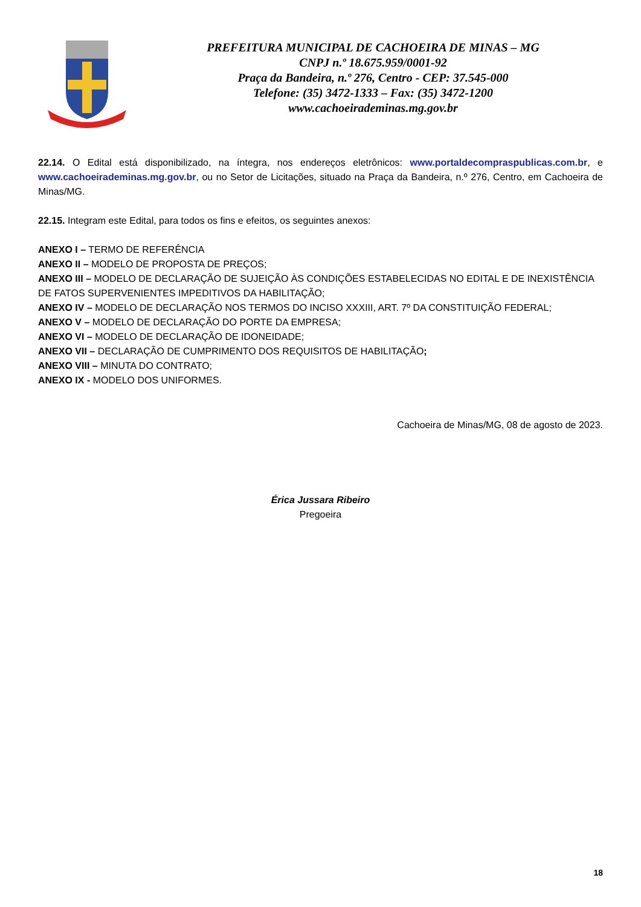PREFEITURA MUNICIPAL DE CACHOEIRA DE MINAS – MG
CNPJ n.º 18.675.959/0001-92
Praça da Bandeira, n.º 276, Centro - CEP: 37.545-000
Telefone: (35) 3472-1333 – Fax: (35) 3472-1200
www.cachoeirademinas.mg.gov.br
22.14. O Edital está disponibilizado, na íntegra, nos endereços eletrônicos: www.portaldecompraspublicas.com.br, e www.cachoeirademinas.mg.gov.br, ou no Setor de Licitações, situado na Praça da Bandeira, n.º 276, Centro, em Cachoeira de Minas/MG.
22.15. Integram este Edital, para todos os fins e efeitos, os seguintes anexos:
ANEXO I – TERMO DE REFERÊNCIA
ANEXO II – MODELO DE PROPOSTA DE PREÇOS;
ANEXO III – MODELO DE DECLARAÇÃO DE SUJEIÇÃO ÀS CONDIÇÕES ESTABELECIDAS NO EDITAL E DE INEXISTÊNCIA DE FATOS SUPERVENIENTES IMPEDITIVOS DA HABILITAÇÃO;
ANEXO IV – MODELO DE DECLARAÇÃO NOS TERMOS DO INCISO XXXIII, ART. 7º DA CONSTITUIÇÃO FEDERAL;
ANEXO V – MODELO DE DECLARAÇÃO DO PORTE DA EMPRESA;
ANEXO VI – MODELO DE DECLARAÇÃO DE IDONEIDADE;
ANEXO VII – DECLARAÇÃO DE CUMPRIMENTO DOS REQUISITOS DE HABILITAÇÃO;
ANEXO VIII – MINUTA DO CONTRATO;
ANEXO IX - MODELO DOS UNIFORMES.
Cachoeira de Minas/MG, 08 de agosto de 2023.
Érica Jussara Ribeiro
Pregoeira
18